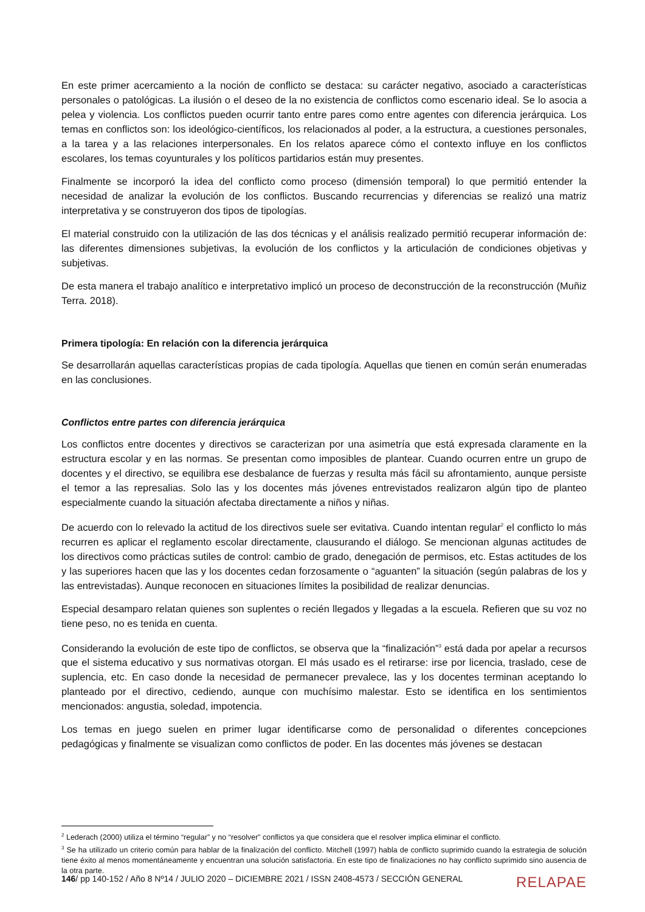En este primer acercamiento a la noción de conflicto se destaca: su carácter negativo, asociado a características personales o patológicas. La ilusión o el deseo de la no existencia de conflictos como escenario ideal. Se lo asocia a pelea y violencia. Los conflictos pueden ocurrir tanto entre pares como entre agentes con diferencia jerárquica. Los temas en conflictos son: los ideológico-científicos, los relacionados al poder, a la estructura, a cuestiones personales, a la tarea y a las relaciones interpersonales. En los relatos aparece cómo el contexto influye en los conflictos escolares, los temas coyunturales y los políticos partidarios están muy presentes.
Finalmente se incorporó la idea del conflicto como proceso (dimensión temporal) lo que permitió entender la necesidad de analizar la evolución de los conflictos. Buscando recurrencias y diferencias se realizó una matriz interpretativa y se construyeron dos tipos de tipologías.
El material construido con la utilización de las dos técnicas y el análisis realizado permitió recuperar información de: las diferentes dimensiones subjetivas, la evolución de los conflictos y la articulación de condiciones objetivas y subjetivas.
De esta manera el trabajo analítico e interpretativo implicó un proceso de deconstrucción de la reconstrucción (Muñiz Terra. 2018).
Primera tipología: En relación con la diferencia jerárquica
Se desarrollarán aquellas características propias de cada tipología. Aquellas que tienen en común serán enumeradas en las conclusiones.
Conflictos entre partes con diferencia jerárquica
Los conflictos entre docentes y directivos se caracterizan por una asimetría que está expresada claramente en la estructura escolar y en las normas. Se presentan como imposibles de plantear. Cuando ocurren entre un grupo de docentes y el directivo, se equilibra ese desbalance de fuerzas y resulta más fácil su afrontamiento, aunque persiste el temor a las represalias. Solo las y los docentes más jóvenes entrevistados realizaron algún tipo de planteo especialmente cuando la situación afectaba directamente a niños y niñas.
De acuerdo con lo relevado la actitud de los directivos suele ser evitativa. Cuando intentan regular<sup>2</sup> el conflicto lo más recurren es aplicar el reglamento escolar directamente, clausurando el diálogo. Se mencionan algunas actitudes de los directivos como prácticas sutiles de control: cambio de grado, denegación de permisos, etc. Estas actitudes de los y las superiores hacen que las y los docentes cedan forzosamente o “aguanten” la situación (según palabras de los y las entrevistadas). Aunque reconocen en situaciones límites la posibilidad de realizar denuncias.
Especial desamparo relatan quienes son suplentes o recién llegados y llegadas a la escuela. Refieren que su voz no tiene peso, no es tenida en cuenta.
Considerando la evolución de este tipo de conflictos, se observa que la “finalización”<sup>3</sup> está dada por apelar a recursos que el sistema educativo y sus normativas otorgan. El más usado es el retirarse: irse por licencia, traslado, cese de suplencia, etc. En caso donde la necesidad de permanecer prevalece, las y los docentes terminan aceptando lo planteado por el directivo, cediendo, aunque con muchísimo malestar. Esto se identifica en los sentimientos mencionados: angustia, soledad, impotencia.
Los temas en juego suelen en primer lugar identificarse como de personalidad o diferentes concepciones pedagógicas y finalmente se visualizan como conflictos de poder. En las docentes más jóvenes se destacan
<sup>2</sup> Lederach (2000) utiliza el término “regular” y no “resolver” conflictos ya que considera que el resolver implica eliminar el conflicto.
<sup>3</sup> Se ha utilizado un criterio común para hablar de la finalización del conflicto. Mitchell (1997) habla de conflicto suprimido cuando la estrategia de solución tiene éxito al menos momentáneamente y encuentran una solución satisfactoria. En este tipo de finalizaciones no hay conflicto suprimido sino ausencia de la otra parte.
146/ pp 140-152 / Año 8 Nº14 / JULIO 2020 – DICIEMBRE 2021 / ISSN 2408-4573 / SECCIÓN GENERAL RELAPAE